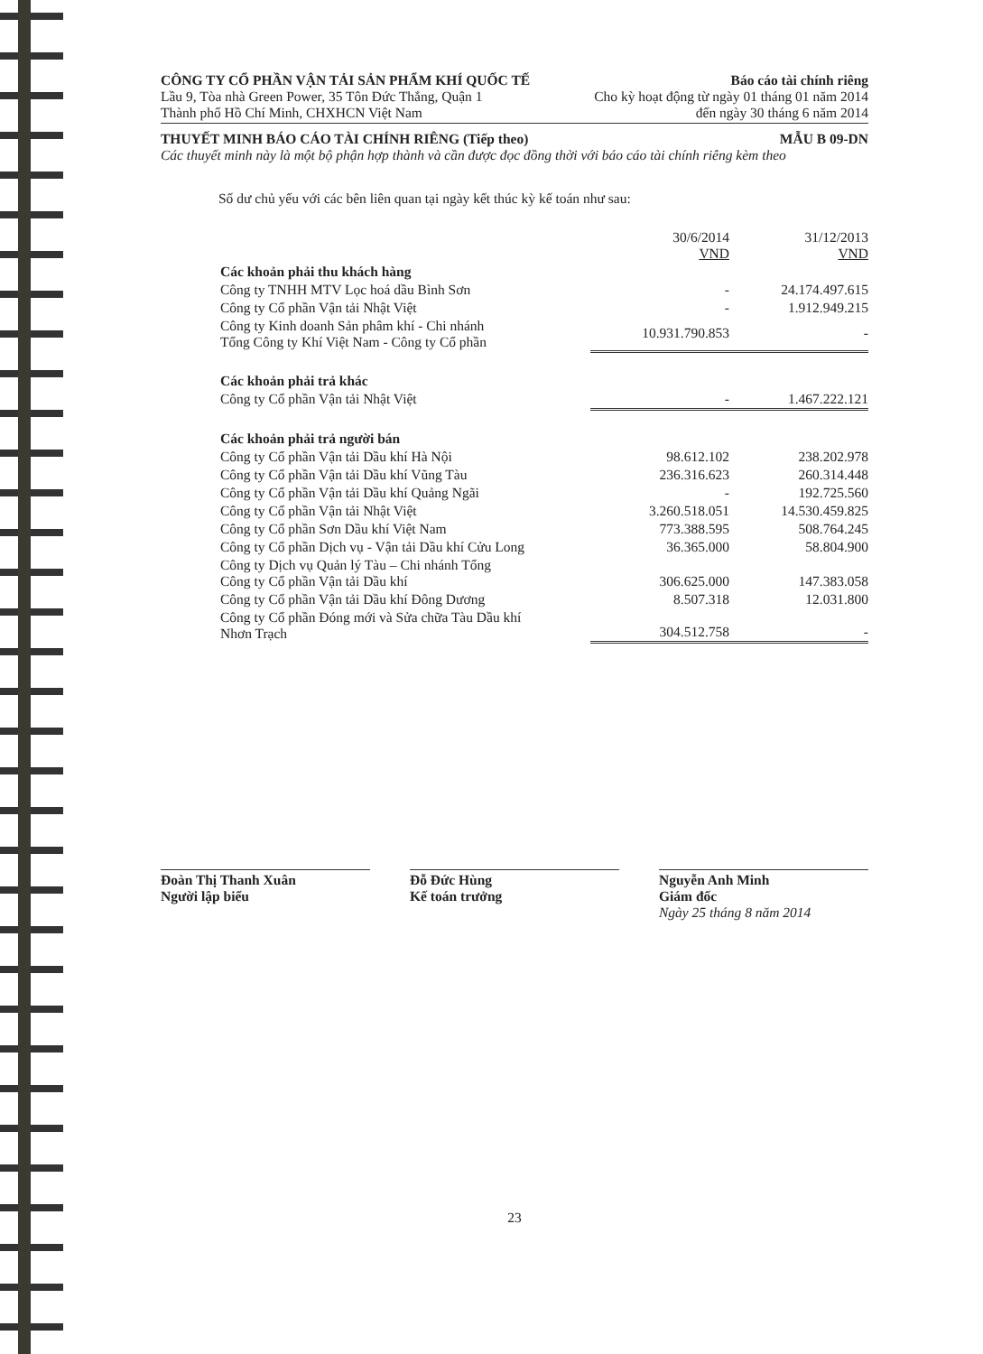CÔNG TY CỔ PHẦN VẬN TẢI SẢN PHẨM KHÍ QUỐC TẾ Báo cáo tài chính riêng
Lầu 9, Tòa nhà Green Power, 35 Tôn Đức Thắng, Quận 1 Cho kỳ hoạt động từ ngày 01 tháng 01 năm 2014
Thành phố Hồ Chí Minh, CHXHCN Việt Nam đến ngày 30 tháng 6 năm 2014
THUYẾT MINH BÁO CÁO TÀI CHÍNH RIÊNG (Tiếp theo) MẪU B 09-DN
Các thuyết minh này là một bộ phận hợp thành và cần được đọc đồng thời với báo cáo tài chính riêng kèm theo
Số dư chủ yếu với các bên liên quan tại ngày kết thúc kỳ kế toán như sau:
| | 30/6/2014 VND | 31/12/2013 VND |
| Các khoản phải thu khách hàng | | |
| Công ty TNHH MTV Lọc hoá dầu Bình Sơn | - | 24.174.497.615 |
| Công ty Cổ phần Vận tải Nhật Việt | - | 1.912.949.215 |
| Công ty Kinh doanh Sản phâm khí - Chi nhánh Tổng Công ty Khí Việt Nam - Công ty Cổ phần | 10.931.790.853 | - |
| Các khoản phải trả khác | | |
| Công ty Cổ phần Vận tải Nhật Việt | - | 1.467.222.121 |
| Các khoản phải trả người bán | | |
| Công ty Cổ phần Vận tải Dầu khí Hà Nội | 98.612.102 | 238.202.978 |
| Công ty Cổ phần Vận tải Dầu khí Vũng Tàu | 236.316.623 | 260.314.448 |
| Công ty Cổ phần Vận tải Dầu khí Quảng Ngãi | - | 192.725.560 |
| Công ty Cổ phần Vận tải Nhật Việt | 3.260.518.051 | 14.530.459.825 |
| Công ty Cổ phần Sơn Dầu khí Việt Nam | 773.388.595 | 508.764.245 |
| Công ty Cổ phần Dịch vụ - Vận tải Dầu khí Cửu Long | 36.365.000 | 58.804.900 |
| Công ty Dịch vụ Quản lý Tàu – Chi nhánh Tổng Công ty Cổ phần Vận tải Dầu khí | 306.625.000 | 147.383.058 |
| Công ty Cổ phần Vận tải Dầu khí Đông Dương | 8.507.318 | 12.031.800 |
| Công ty Cổ phần Đóng mới và Sửa chữa Tàu Dầu khí Nhơn Trạch | 304.512.758 | - |
Đoàn Thị Thanh Xuân
Người lập biểu
Đỗ Đức Hùng
Kế toán trưởng
Nguyễn Anh Minh
Giám đốc
Ngày 25 tháng 8 năm 2014
23